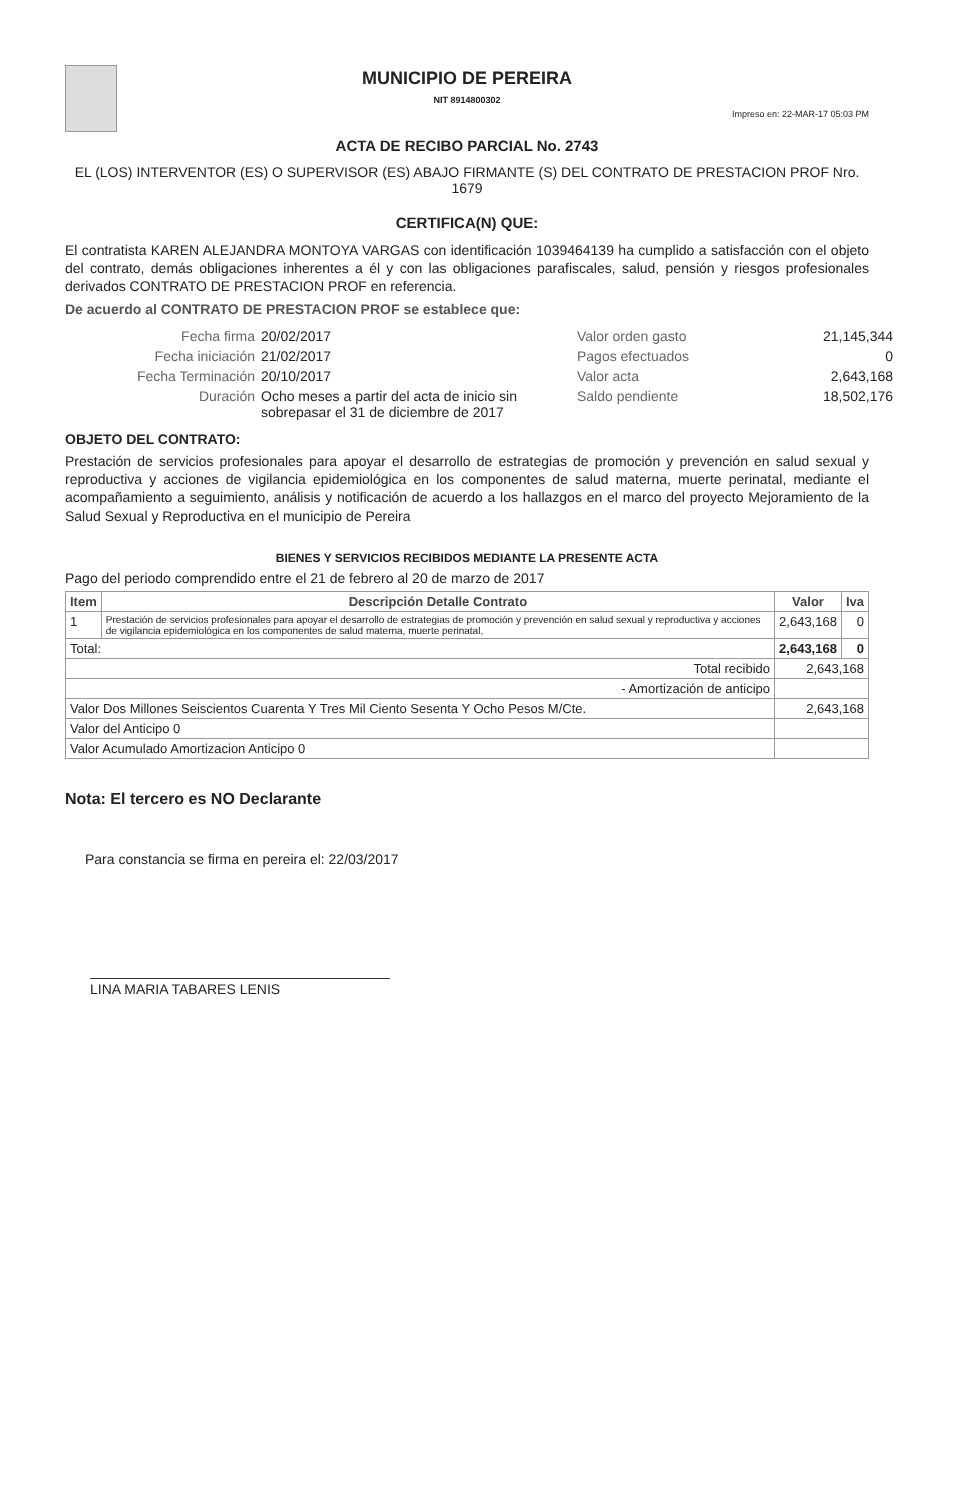MUNICIPIO DE PEREIRA
NIT 8914800302
Impreso en: 22-MAR-17 05:03 PM
ACTA DE RECIBO PARCIAL No. 2743
EL (LOS) INTERVENTOR (ES) O SUPERVISOR (ES) ABAJO FIRMANTE (S) DEL CONTRATO DE PRESTACION PROF Nro. 1679
CERTIFICA(N) QUE:
El contratista KAREN ALEJANDRA MONTOYA VARGAS con identificación 1039464139 ha cumplido a satisfacción con el objeto del contrato, demás obligaciones inherentes a él y con las obligaciones parafiscales, salud, pensión y riesgos profesionales derivados CONTRATO DE PRESTACION PROF en referencia.
De acuerdo al CONTRATO DE PRESTACION PROF se establece que:
Fecha firma
20/02/2017
Valor orden gasto
21,145,344
Fecha iniciación
21/02/2017
Pagos efectuados
0
Fecha Terminación
20/10/2017
Valor acta
2,643,168
Duración
Ocho meses a partir del acta de inicio sin sobrepasar el 31 de diciembre de 2017
Saldo pendiente
18,502,176
OBJETO DEL CONTRATO:
Prestación de servicios profesionales para apoyar el desarrollo de estrategias de promoción y prevención en salud sexual y reproductiva y acciones de vigilancia epidemiológica en los componentes de salud materna, muerte perinatal, mediante el acompañamiento a seguimiento, análisis y notificación de acuerdo a los hallazgos en el marco del proyecto Mejoramiento de la Salud Sexual y Reproductiva en el municipio de Pereira
BIENES Y SERVICIOS RECIBIDOS MEDIANTE LA PRESENTE ACTA
Pago del periodo comprendido entre el 21 de febrero al 20 de marzo de 2017
| Item | Descripción Detalle Contrato | Valor | Iva |
| --- | --- | --- | --- |
| 1 | Prestación de servicios profesionales para apoyar el desarrollo de estrategias de promoción y prevención en salud sexual y reproductiva y acciones de vigilancia epidemiológica en los componentes de salud materna, muerte perinatal, | 2,643,168 | 0 |
| Total: | | 2,643,168 | 0 |
| Total recibido | | 2,643,168 | |
| - Amortización de anticipo | | | |
| Valor Dos Millones Seiscientos Cuarenta Y Tres Mil Ciento Sesenta Y Ocho Pesos M/Cte. | | 2,643,168 | |
| Valor del Anticipo 0 | | | |
| Valor Acumulado Amortizacion Anticipo 0 | | | |
Nota: El tercero es NO Declarante
Para constancia se firma en pereira el: 22/03/2017
LINA MARIA TABARES LENIS